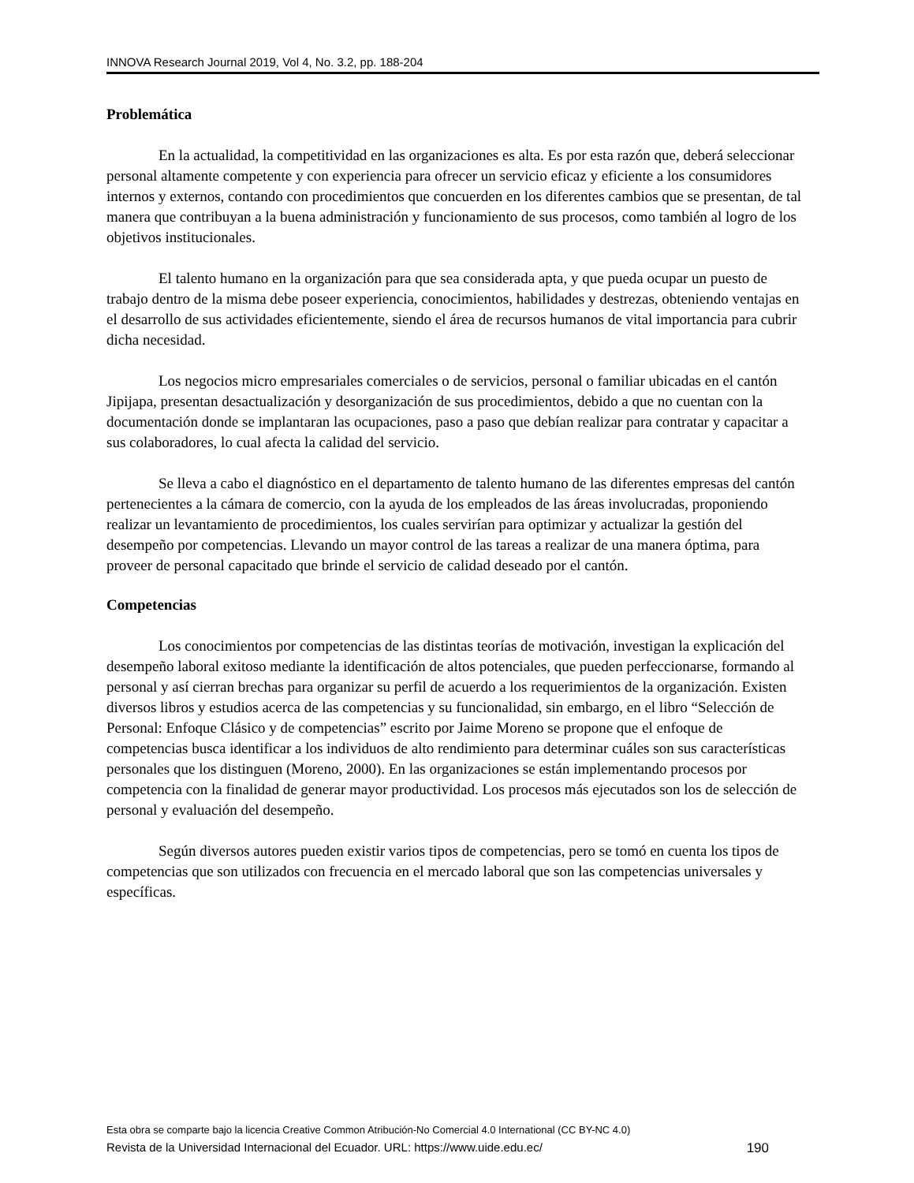INNOVA Research Journal 2019, Vol 4, No. 3.2, pp. 188-204
Problemática
En la actualidad, la competitividad en las organizaciones es alta. Es por esta razón que, deberá seleccionar personal altamente competente y con experiencia para ofrecer un servicio eficaz y eficiente a los consumidores internos y externos, contando con procedimientos que concuerden en los diferentes cambios que se presentan, de tal manera que contribuyan a la buena administración y funcionamiento de sus procesos, como también al logro de los objetivos institucionales.
El talento humano en la organización para que sea considerada apta, y que pueda ocupar un puesto de trabajo dentro de la misma debe poseer experiencia, conocimientos, habilidades y destrezas, obteniendo ventajas en el desarrollo de sus actividades eficientemente, siendo el área de recursos humanos de vital importancia para cubrir dicha necesidad.
Los negocios micro empresariales comerciales o de servicios, personal o familiar ubicadas en el cantón Jipijapa, presentan desactualización y desorganización de sus procedimientos, debido a que no cuentan con la documentación donde se implantaran las ocupaciones, paso a paso que debían realizar para contratar y capacitar a sus colaboradores, lo cual afecta la calidad del servicio.
Se lleva a cabo el diagnóstico en el departamento de talento humano de las diferentes empresas del cantón pertenecientes a la cámara de comercio, con la ayuda de los empleados de las áreas involucradas, proponiendo realizar un levantamiento de procedimientos, los cuales servirían para optimizar y actualizar la gestión del desempeño por competencias. Llevando un mayor control de las tareas a realizar de una manera óptima, para proveer de personal capacitado que brinde el servicio de calidad deseado por el cantón.
Competencias
Los conocimientos por competencias de las distintas teorías de motivación, investigan la explicación del desempeño laboral exitoso mediante la identificación de altos potenciales, que pueden perfeccionarse, formando al personal y así cierran brechas para organizar su perfil de acuerdo a los requerimientos de la organización. Existen diversos libros y estudios acerca de las competencias y su funcionalidad, sin embargo, en el libro “Selección de Personal: Enfoque Clásico y de competencias” escrito por Jaime Moreno se propone que el enfoque de competencias busca identificar a los individuos de alto rendimiento para determinar cuáles son sus características personales que los distinguen (Moreno, 2000). En las organizaciones se están implementando procesos por competencia con la finalidad de generar mayor productividad. Los procesos más ejecutados son los de selección de personal y evaluación del desempeño.
Según diversos autores pueden existir varios tipos de competencias, pero se tomó en cuenta los tipos de competencias que son utilizados con frecuencia en el mercado laboral que son las competencias universales y específicas.
Esta obra se comparte bajo la licencia Creative Common Atribución-No Comercial 4.0 International (CC BY-NC 4.0)
Revista de la Universidad Internacional del Ecuador. URL: https://www.uide.edu.ec/ 190